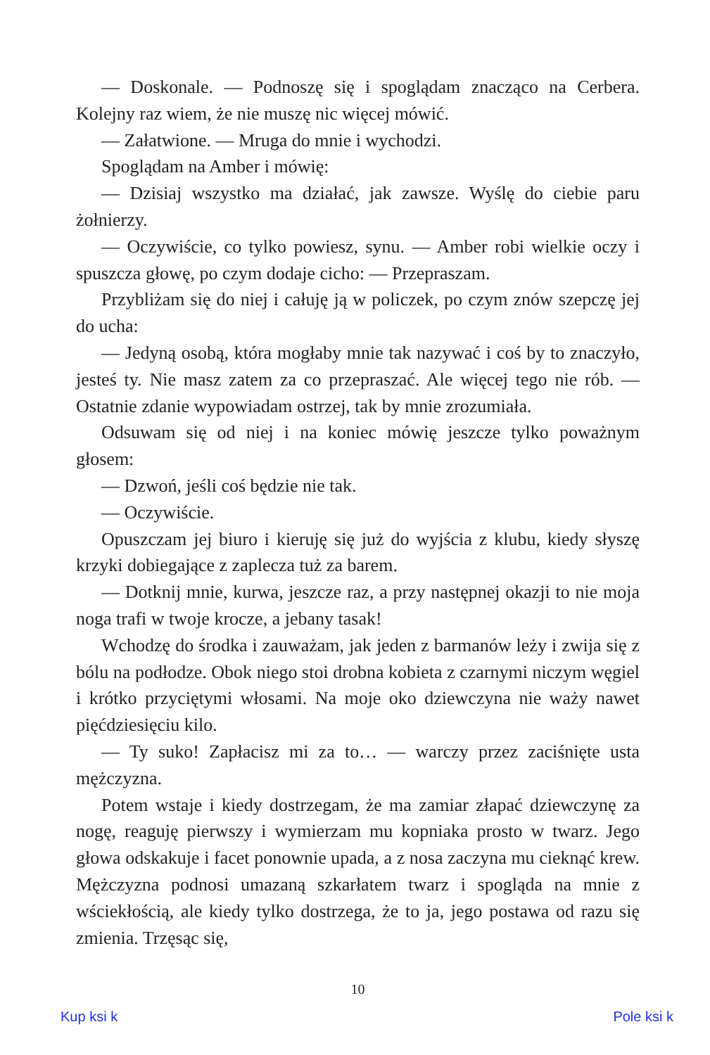— Doskonale. — Podnoszę się i spoglądam znacząco na Cerbera. Kolejny raz wiem, że nie muszę nic więcej mówić.
— Załatwione. — Mruga do mnie i wychodzi.
Spoglądam na Amber i mówię:
— Dzisiaj wszystko ma działać, jak zawsze. Wyślę do ciebie paru żołnierzy.
— Oczywiście, co tylko powiesz, synu. — Amber robi wielkie oczy i spuszcza głowę, po czym dodaje cicho: — Przepraszam.
Przybliżam się do niej i całuję ją w policzek, po czym znów szepczę jej do ucha:
— Jedyną osobą, która mogłaby mnie tak nazywać i coś by to znaczyło, jesteś ty. Nie masz zatem za co przepraszać. Ale więcej tego nie rób. — Ostatnie zdanie wypowiadam ostrzej, tak by mnie zrozumiała.
Odsuwam się od niej i na koniec mówię jeszcze tylko poważnym głosem:
— Dzwoń, jeśli coś będzie nie tak.
— Oczywiście.
Opuszczam jej biuro i kieruję się już do wyjścia z klubu, kiedy słyszę krzyki dobiegające z zaplecza tuż za barem.
— Dotknij mnie, kurwa, jeszcze raz, a przy następnej okazji to nie moja noga trafi w twoje krocze, a jebany tasak!
Wchodzę do środka i zauważam, jak jeden z barmanów leży i zwija się z bólu na podłodze. Obok niego stoi drobna kobieta z czarnymi niczym węgiel i krótko przyciętymi włosami. Na moje oko dziewczyna nie waży nawet pięćdziesięciu kilo.
— Ty suko! Zapłacisz mi za to… — warczy przez zaciśnięte usta mężczyzna.
Potem wstaje i kiedy dostrzegam, że ma zamiar złapać dziewczynę za nogę, reaguję pierwszy i wymierzam mu kopniaka prosto w twarz. Jego głowa odskakuje i facet ponownie upada, a z nosa zaczyna mu cieknąć krew. Mężczyzna podnosi umazaną szkarłatem twarz i spogląda na mnie z wściekłością, ale kiedy tylko dostrzega, że to ja, jego postawa od razu się zmienia. Trzęsąc się,
10
Kup ksi k Pole ksi k